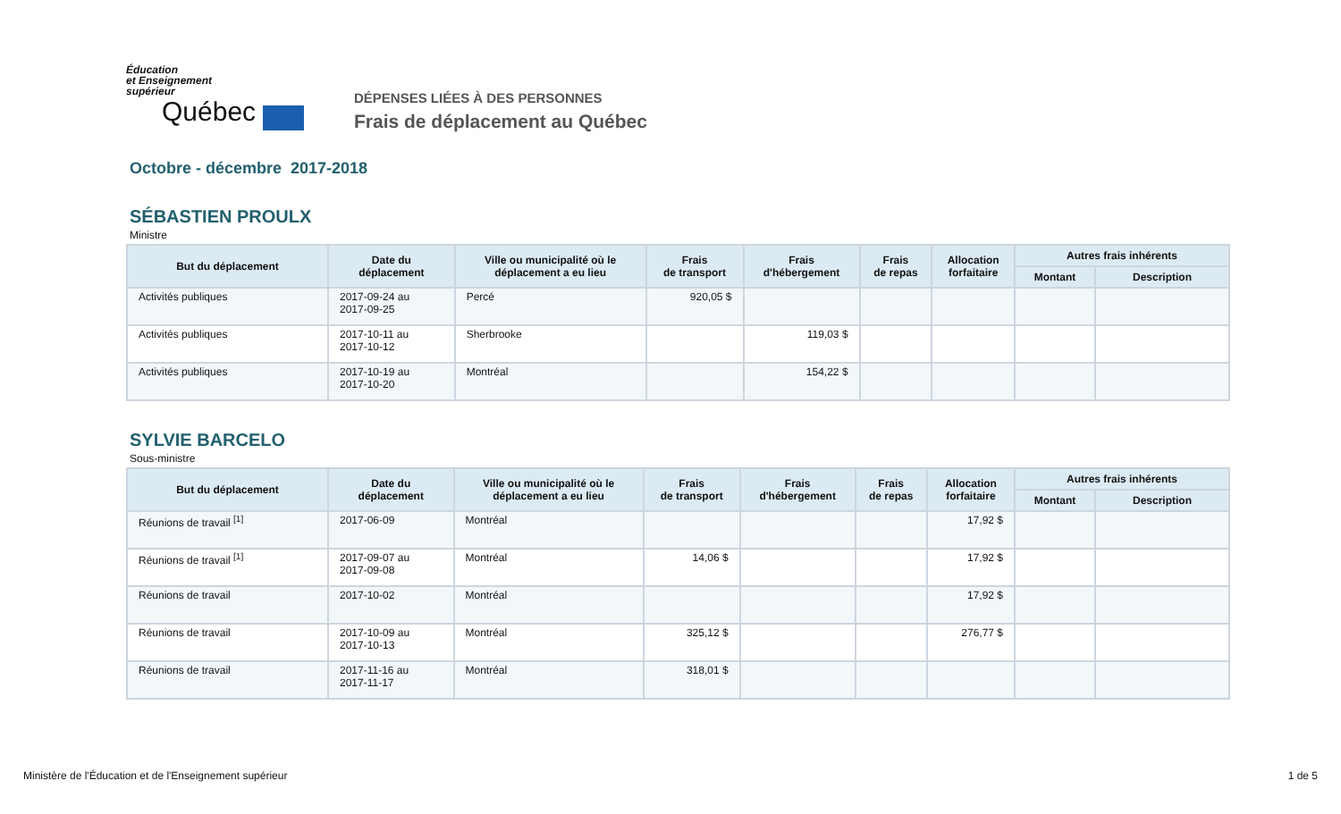Éducation
et Enseignement
supérieur
Québec
DÉPENSES LIÉES À DES PERSONNES
Frais de déplacement au Québec
Octobre - décembre 2017-2018
SÉBASTIEN PROULX
Ministre
| But du déplacement | Date du déplacement | Ville ou municipalité où le déplacement a eu lieu | Frais de transport | Frais d'hébergement | Frais de repas | Allocation forfaitaire | Autres frais inhérents | |
| --- | --- | --- | --- | --- | --- | --- | --- | --- |
| | | | | | | | Montant | Description |
| Activités publiques | 2017-09-24 au 2017-09-25 | Percé | 920,05 $ | | | | | |
| Activités publiques | 2017-10-11 au 2017-10-12 | Sherbrooke | | 119,03 $ | | | | |
| Activités publiques | 2017-10-19 au 2017-10-20 | Montréal | | 154,22 $ | | | | |
SYLVIE BARCELO
Sous-ministre
| But du déplacement | Date du déplacement | Ville ou municipalité où le déplacement a eu lieu | Frais de transport | Frais d'hébergement | Frais de repas | Allocation forfaitaire | Autres frais inhérents | |
| --- | --- | --- | --- | --- | --- | --- | --- | --- |
| | | | | | | | Montant | Description |
| Réunions de travail <sup>[1]</sup> | 2017-06-09 | Montréal | | | | 17,92 $ | | |
| Réunions de travail <sup>[1]</sup> | 2017-09-07 au 2017-09-08 | Montréal | 14,06 $ | | | 17,92 $ | | |
| Réunions de travail | 2017-10-02 | Montréal | | | | 17,92 $ | | |
| Réunions de travail | 2017-10-09 au 2017-10-13 | Montréal | 325,12 $ | | | 276,77 $ | | |
| Réunions de travail | 2017-11-16 au 2017-11-17 | Montréal | 318,01 $ | | | | | |
Ministère de l'Éducation et de l'Enseignement supérieur 1 de 5